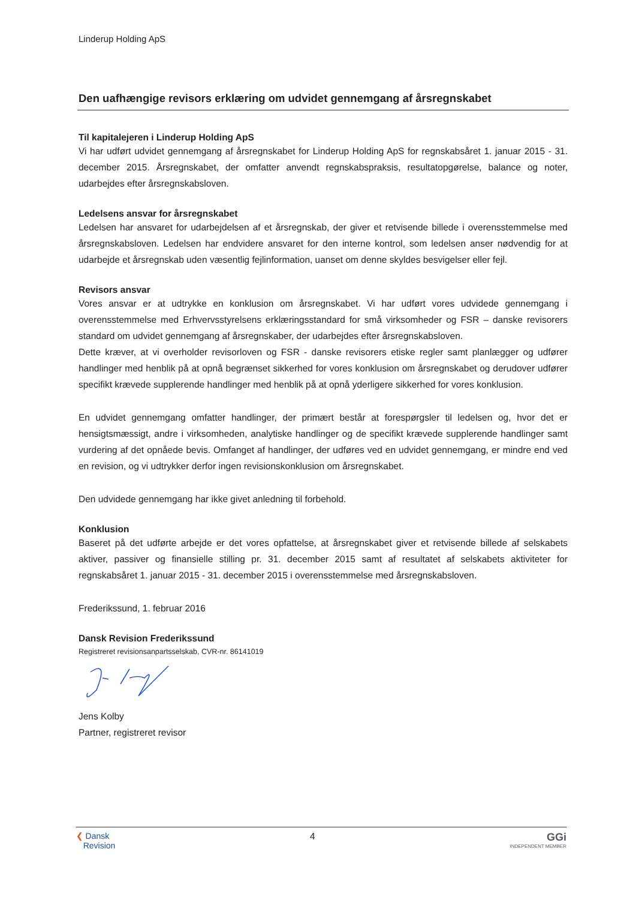Linderup Holding ApS
Den uafhængige revisors erklæring om udvidet gennemgang af årsregnskabet
Til kapitalejeren i Linderup Holding ApS
Vi har udført udvidet gennemgang af årsregnskabet for Linderup Holding ApS for regnskabsåret 1. januar 2015 - 31. december 2015. Årsregnskabet, der omfatter anvendt regnskabspraksis, resultatopgørelse, balance og noter, udarbejdes efter årsregnskabsloven.
Ledelsens ansvar for årsregnskabet
Ledelsen har ansvaret for udarbejdelsen af et årsregnskab, der giver et retvisende billede i overensstemmelse med årsregnskabsloven. Ledelsen har endvidere ansvaret for den interne kontrol, som ledelsen anser nødvendig for at udarbejde et årsregnskab uden væsentlig fejlinformation, uanset om denne skyldes besvigelser eller fejl.
Revisors ansvar
Vores ansvar er at udtrykke en konklusion om årsregnskabet. Vi har udført vores udvidede gennemgang i overensstemmelse med Erhvervsstyrelsens erklæringsstandard for små virksomheder og FSR – danske revisorers standard om udvidet gennemgang af årsregnskaber, der udarbejdes efter årsregnskabsloven.
Dette kræver, at vi overholder revisorloven og FSR - danske revisorers etiske regler samt planlægger og udfører handlinger med henblik på at opnå begrænset sikkerhed for vores konklusion om årsregnskabet og derudover udfører specifikt krævede supplerende handlinger med henblik på at opnå yderligere sikkerhed for vores konklusion.
En udvidet gennemgang omfatter handlinger, der primært består at forespørgsler til ledelsen og, hvor det er hensigtsmæssigt, andre i virksomheden, analytiske handlinger og de specifikt krævede supplerende handlinger samt vurdering af det opnåede bevis. Omfanget af handlinger, der udføres ved en udvidet gennemgang, er mindre end ved en revision, og vi udtrykker derfor ingen revisionskonklusion om årsregnskabet.
Den udvidede gennemgang har ikke givet anledning til forbehold.
Konklusion
Baseret på det udførte arbejde er det vores opfattelse, at årsregnskabet giver et retvisende billede af selskabets aktiver, passiver og finansielle stilling pr. 31. december 2015 samt af resultatet af selskabets aktiviteter for regnskabsåret 1. januar 2015 - 31. december 2015 i overensstemmelse med årsregnskabsloven.
Frederikssund, 1. februar 2016
Dansk Revision Frederikssund
Registreret revisionsanpartsselskab, CVR-nr. 86141019
Jens Kolby
Partner, registreret revisor
❮ Dansk
Revision
4
GGi
INDEPENDENT MEMBER